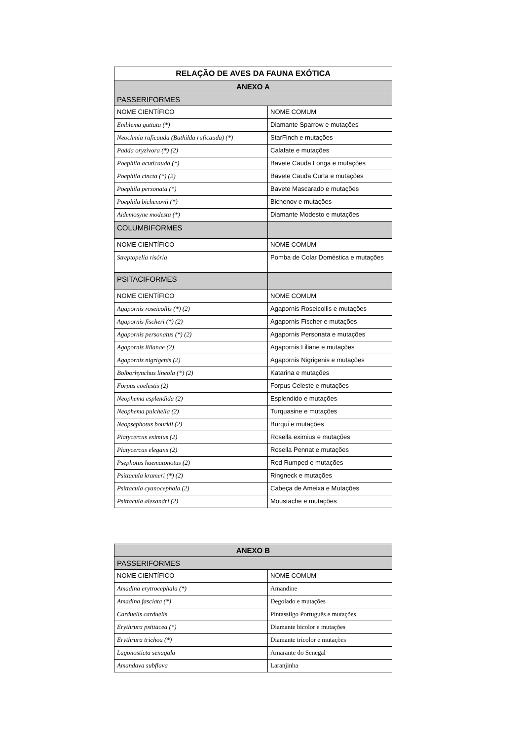| RELAÇÃO DE AVES DA FAUNA EXÓTICA | |
| ANEXO A | |
| PASSERIFORMES | |
| NOME CIENTÍFICO | NOME COMUM |
| Emblema guttata (*) | Diamante Sparrow e mutações |
| Neochmia ruficauda (Bathilda ruficauda) (*) | StarFinch e mutações |
| Padda oryzivora (*) (2) | Calafate e mutações |
| Poephila acuticauda (*) | Bavete Cauda Longa e mutações |
| Poephila cincta (*) (2) | Bavete Cauda Curta e mutações |
| Poephila personata (*) | Bavete Mascarado e mutações |
| Poephila bichenovii (*) | Bichenov e mutações |
| Aidemosyne modesta (*) | Diamante Modesto e mutações |
| COLUMBIFORMES | |
| NOME CIENTÍFICO | NOME COMUM |
| Streptopelia risória | Pomba de Colar Doméstica e mutações |
| PSITACIFORMES | |
| NOME CIENTÍFICO | NOME COMUM |
| Agapornis roseicollis (*) (2) | Agapornis Roseicollis e mutações |
| Agapornis fischeri (*) (2) | Agapornis Fischer e mutações |
| Agapornis personatus (*) (2) | Agapornis Personata e mutações |
| Agapornis lilianae (2) | Agapornis Liliane e mutações |
| Agapornis nigrigenis (2) | Agapornis Nigrigenis e mutações |
| Bolborhynchus lineola (*) (2) | Katarina e mutações |
| Forpus coelestis (2) | Forpus Celeste e mutações |
| Neophema esplendida (2) | Esplendido e mutações |
| Neophema pulchella (2) | Turquasine e mutações |
| Neopsephotus bourkii (2) | Burqui e mutações |
| Platycercus eximius (2) | Rosella eximius e mutações |
| Platycercus elegans (2) | Rosella Pennat e mutações |
| Psephotus haematonotus (2) | Red Rumped e mutações |
| Psittacula krameri (*) (2) | Ringneck e mutações |
| Psittacula cyanocephala (2) | Cabeça de Ameixa e Mutações |
| Psittacula alexandri (2) | Moustache e mutações |
| ANEXO B | |
| PASSERIFORMES | |
| NOME CIENTÍFICO | NOME COMUM |
| Amadina erytrocephala (*) | Amandine |
| Amadina fasciata (*) | Degolado e mutações |
| Carduelis carduelis | Pintassilgo Português e mutações |
| Erythrura psittacea (*) | Diamante bicolor e mutações |
| Erythrura trichoa (*) | Diamante tricolor e mutações |
| Lagonosticta senagala | Amarante do Senegal |
| Amandava subflava | Laranjinha |